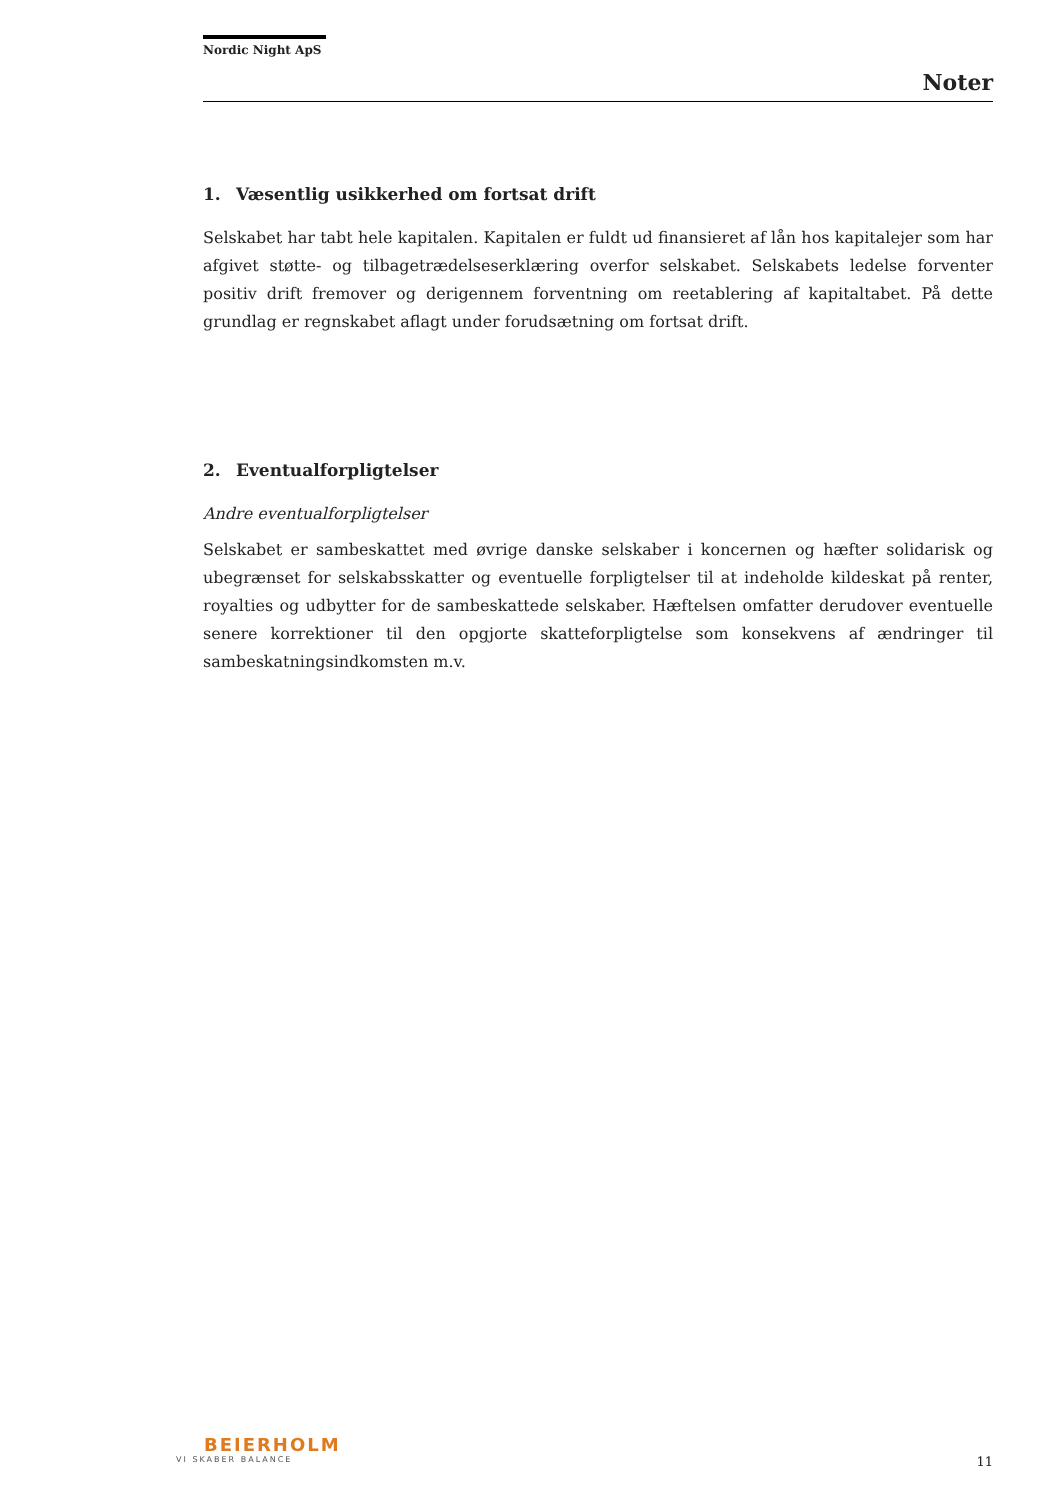Nordic Night ApS
Noter
1. Væsentlig usikkerhed om fortsat drift
Selskabet har tabt hele kapitalen. Kapitalen er fuldt ud finansieret af lån hos kapitalejer som har afgivet støtte- og tilbagetrædelseserklæring overfor selskabet. Selskabets ledelse forventer positiv drift fremover og derigennem forventning om reetablering af kapitaltabet. På dette grundlag er regnskabet aflagt under forudsætning om fortsat drift.
2. Eventualforpligtelser
Andre eventualforpligtelser
Selskabet er sambeskattet med øvrige danske selskaber i koncernen og hæfter solidarisk og ubegrænset for selskabsskatter og eventuelle forpligtelser til at indeholde kildeskat på renter, royalties og udbytter for de sambeskattede selskaber. Hæftelsen omfatter derudover eventuelle senere korrektioner til den opgjorte skatteforpligtelse som konsekvens af ændringer til sambeskatningsindkomsten m.v.
BEIERHOLM
VI SKABER BALANCE
11